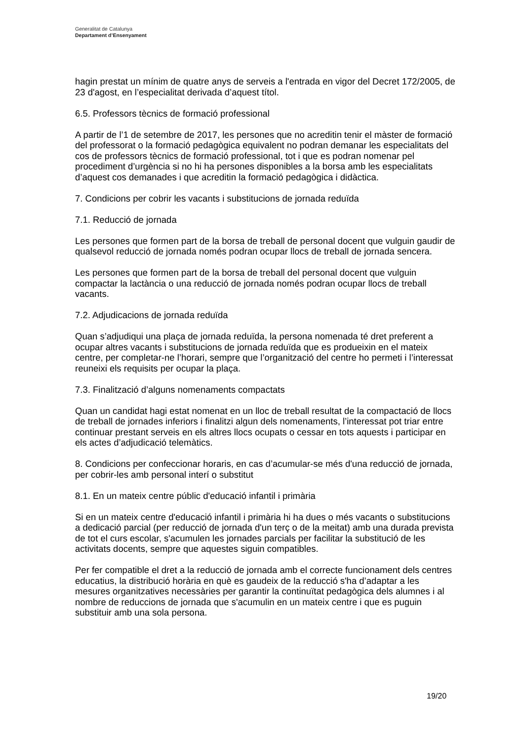Generalitat de Catalunya
Departament d’Ensenyament
hagin prestat un mínim de quatre anys de serveis a l'entrada en vigor del Decret 172/2005, de 23 d'agost, en l’especialitat derivada d’aquest títol.
6.5. Professors tècnics de formació professional
A partir de l’1 de setembre de 2017, les persones que no acreditin tenir el màster de formació del professorat o la formació pedagògica equivalent no podran demanar les especialitats del cos de professors tècnics de formació professional, tot i que es podran nomenar pel procediment d’urgència si no hi ha persones disponibles a la borsa amb les especialitats d’aquest cos demanades i que acreditin la formació pedagògica i didàctica.
7. Condicions per cobrir les vacants i substitucions de jornada reduïda
7.1. Reducció de jornada
Les persones que formen part de la borsa de treball de personal docent que vulguin gaudir de qualsevol reducció de jornada només podran ocupar llocs de treball de jornada sencera.
Les persones que formen part de la borsa de treball del personal docent que vulguin compactar la lactància o una reducció de jornada només podran ocupar llocs de treball vacants.
7.2. Adjudicacions de jornada reduïda
Quan s’adjudiqui una plaça de jornada reduïda, la persona nomenada té dret preferent a ocupar altres vacants i substitucions de jornada reduïda que es produeixin en el mateix centre, per completar-ne l’horari, sempre que l’organització del centre ho permeti i l’interessat reuneixi els requisits per ocupar la plaça.
7.3. Finalització d’alguns nomenaments compactats
Quan un candidat hagi estat nomenat en un lloc de treball resultat de la compactació de llocs de treball de jornades inferiors i finalitzi algun dels nomenaments, l’interessat pot triar entre continuar prestant serveis en els altres llocs ocupats o cessar en tots aquests i participar en els actes d’adjudicació telemàtics.
8. Condicions per confeccionar horaris, en cas d’acumular-se més d'una reducció de jornada, per cobrir-les amb personal interí o substitut
8.1. En un mateix centre públic d'educació infantil i primària
Si en un mateix centre d'educació infantil i primària hi ha dues o més vacants o substitucions a dedicació parcial (per reducció de jornada d'un terç o de la meitat) amb una durada prevista de tot el curs escolar, s'acumulen les jornades parcials per facilitar la substitució de les activitats docents, sempre que aquestes siguin compatibles.
Per fer compatible el dret a la reducció de jornada amb el correcte funcionament dels centres educatius, la distribució horària en què es gaudeix de la reducció s'ha d’adaptar a les mesures organitzatives necessàries per garantir la continuïtat pedagògica dels alumnes i al nombre de reduccions de jornada que s'acumulin en un mateix centre i que es puguin substituir amb una sola persona.
19/20